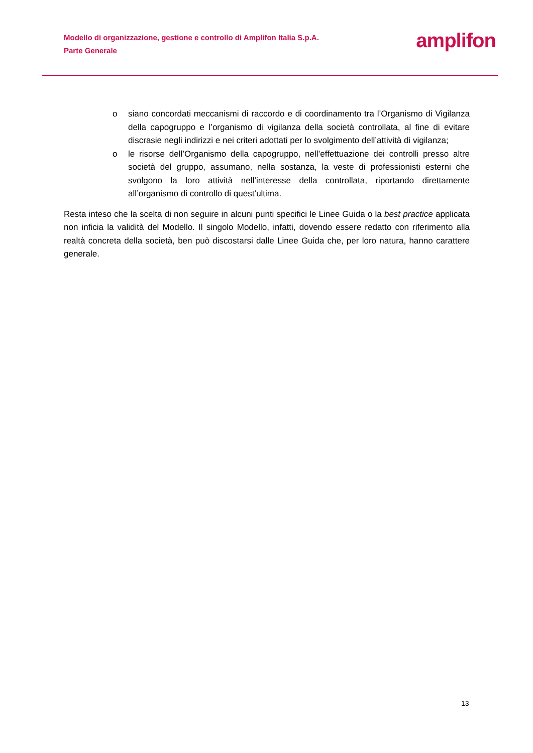Modello di organizzazione, gestione e controllo di Amplifon Italia S.p.A.
Parte Generale
amplifon
o siano concordati meccanismi di raccordo e di coordinamento tra l’Organismo di Vigilanza della capogruppo e l’organismo di vigilanza della società controllata, al fine di evitare discrasie negli indirizzi e nei criteri adottati per lo svolgimento dell’attività di vigilanza;
o le risorse dell’Organismo della capogruppo, nell’effettuazione dei controlli presso altre società del gruppo, assumano, nella sostanza, la veste di professionisti esterni che svolgono la loro attività nell’interesse della controllata, riportando direttamente all’organismo di controllo di quest’ultima.
Resta inteso che la scelta di non seguire in alcuni punti specifici le Linee Guida o la best practice applicata non inficia la validità del Modello. Il singolo Modello, infatti, dovendo essere redatto con riferimento alla realtà concreta della società, ben può discostarsi dalle Linee Guida che, per loro natura, hanno carattere generale.
13